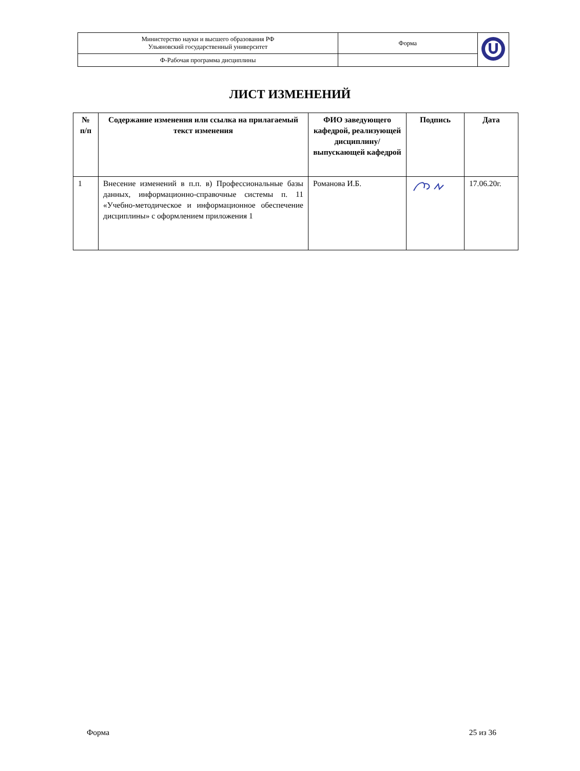| Министерство науки и высшего образования РФ Ульяновский государственный университет | Форма | |
| Ф-Рабочая программа дисциплины | | |
ЛИСТ ИЗМЕНЕНИЙ
| № п/п | Содержание изменения или ссылка на прилагаемый текст изменения | ФИО заведующего кафедрой, реализующей дисциплину/выпускающей кафедрой | Подпись | Дата |
| --- | --- | --- | --- | --- |
| 1 | Внесение изменений в п.п. в) Профессиональные базы данных, информационно-справочные системы п. 11 «Учебно-методическое и информационное обеспечение дисциплины» с оформлением приложения 1 | Романова И.Б. | | 17.06.20г. |
Форма 25 из 36